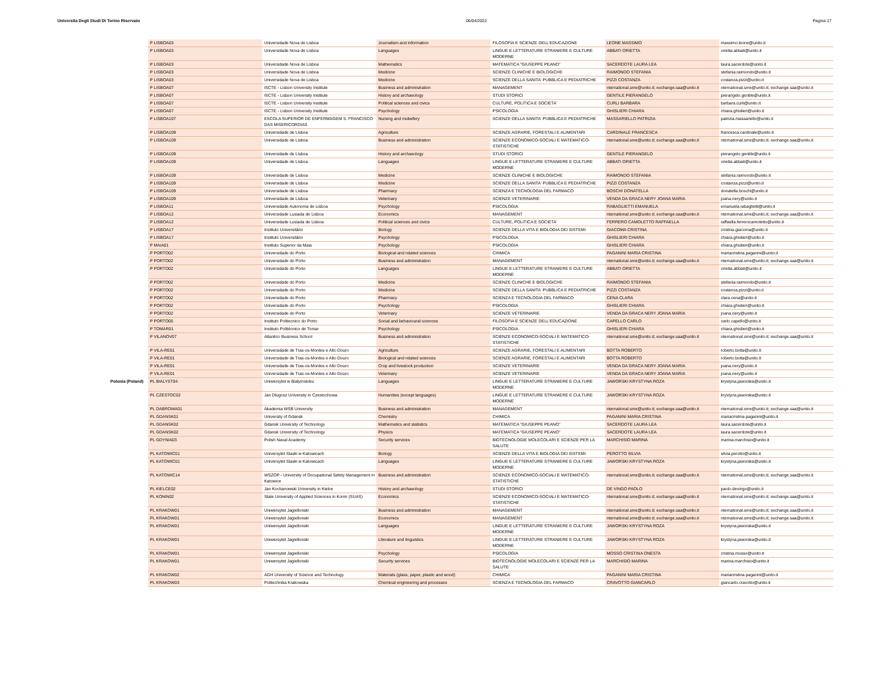Universita Degli Studi Di Torino Riservato 06/04/2022 Pagina 17
| | P LISBOA03 | Universidade Nova de Lisboa | Journalism and information | FILOSOFIA E SCIENZE DELL'EDUCAZIONE | LEONE MASSIMO | massimo.leone@unito.it |
| | P LISBOA03 | Universidade Nova de Lisboa | Languages | LINGUE E LETTERATURE STRANIERE E CULTURE MODERNE | ABBATI ORIETTA | orietta.abbati@unito.it |
| | P LISBOA03 | Universidade Nova de Lisboa | Mathematics | MATEMATICA "GIUSEPPE PEANO" | SACERDOTE LAURA LEA | laura.sacerdote@unito.it |
| | P LISBOA03 | Universidade Nova de Lisboa | Medicine | SCIENZE CLINICHE E BIOLOGICHE | RAIMONDO STEFANIA | stefania.raimondo@unito.it |
| | P LISBOA03 | Universidade Nova de Lisboa | Medicine | SCIENZE DELLA SANITA' PUBBLICA E PEDIATRICHE | PIZZI COSTANZA | costanza.pizzi@unito.it |
| | P LISBOA07 | ISCTE - Lisbon University Institute | Business and administration | MANAGEMENT | nternational.sme@unito.it; exchange.saa@unito.it | nternational.sme@unito.it; exchange.saa@unito.it |
| | P LISBOA07 | ISCTE - Lisbon University Institute | History and archaeology | STUDI STORICI | GENTILE PIERANGELO | pierangelo.gentile@unito.it |
| | P LISBOA07 | ISCTE - Lisbon University Institute | Political sciences and civics | CULTURE, POLITICA E SOCIETA' | CURLI BARBARA | barbara.curli@unito.it |
| | P LISBOA07 | ISCTE - Lisbon University Institute | Psychology | PSICOLOGIA | GHISLIERI CHIARA | chiara.ghislieri@unito.it |
| | P LISBOA107 | ESCOLA SUPERIOR DE ENFERMAGEM S. FRANCISCO DAS MISERICORDIAS | Nursing and midwifery | SCIENZE DELLA SANITA' PUBBLICA E PEDIATRICHE | MASSARIELLO PATRIZIA | patrizia.massariello@unito.it |
| | P LISBOA109 | Universidade de Lisboa | Agriculture | SCIENZE AGRARIE, FORESTALI E ALIMENTARI | CARDINALE FRANCESCA | francesca.cardinale@unito.it |
| | P LISBOA109 | Universidade de Lisboa | Business and administration | SCIENZE ECONOMICO-SOCIALI E MATEMATICO-STATISTICHE | nternational.sme@unito.it; exchange.saa@unito.it | nternational.sme@unito.it; exchange.saa@unito.it |
| | P LISBOA109 | Universidade de Lisboa | History and archaeology | STUDI STORICI | GENTILE PIERANGELO | pierangelo.gentile@unito.it |
| | P LISBOA109 | Universidade de Lisboa | Languages | LINGUE E LETTERATURE STRANIERE E CULTURE MODERNE | ABBATI ORIETTA | orietta.abbati@unito.it |
| | P LISBOA109 | Universidade de Lisboa | Medicine | SCIENZE CLINICHE E BIOLOGICHE | RAIMONDO STEFANIA | stefania.raimondo@unito.it |
| | P LISBOA109 | Universidade de Lisboa | Medicine | SCIENZE DELLA SANITA' PUBBLICA E PEDIATRICHE | PIZZI COSTANZA | costanza.pizzi@unito.it |
| | P LISBOA109 | Universidade de Lisboa | Pharmacy | SCIENZA E TECNOLOGIA DEL FARMACO | BOSCHI DONATELLA | donatella.boschi@unito.it |
| | P LISBOA109 | Universidade de Lisboa | Veterinary | SCIENZE VETERINARIE | VENDA DA GRACA NERY JOANA MARIA | joana.nery@unito.it |
| | P LISBOA11 | Universidade Autonoma de Lisboa | Psychology | PSICOLOGIA | RABAGLIETTI EMANUELA | emanuela.rabaglietti@unito.it |
| | P LISBOA12 | Universidade Lusiada de Lisboa | Economics | MANAGEMENT | nternational.sme@unito.it; exchange.saa@unito.it | nternational.sme@unito.it; exchange.saa@unito.it |
| | P LISBOA12 | Universidade Lusiada de Lisboa | Political sciences and civics | CULTURE, POLITICA E SOCIETA' | FERRERO CAMOLETTO RAFFAELLA | raffaella.ferrerocamoletto@unito.it |
| | P LISBOA17 | Instituto Universitário | Biology | SCIENZE DELLA VITA E BIOLOGIA DEI SISTEMI | GIACOMA CRISTINA | cristina.giacoma@unito.it |
| | P LISBOA17 | Instituto Universitário | Psychology | PSICOLOGIA | GHISLIERI CHIARA | chiara.ghislieri@unito.it |
| | P MAIA01 | Instituto Superior da Maia | Psychology | PSICOLOGIA | GHISLIERI CHIARA | chiara.ghislieri@unito.it |
| | P PORTO02 | Universidade do Porto | Biological and related sciences | CHIMICA | PAGANINI MARIA CRISTINA | mariacristina.paganini@unito.it |
| | P PORTO02 | Universidade do Porto | Business and administration | MANAGEMENT | nternational.sme@unito.it; exchange.saa@unito.it | nternational.sme@unito.it; exchange.saa@unito.it |
| | P PORTO02 | Universidade do Porto | Languages | LINGUE E LETTERATURE STRANIERE E CULTURE MODERNE | ABBATI ORIETTA | orietta.abbati@unito.it |
| | P PORTO02 | Universidade do Porto | Medicine | SCIENZE CLINICHE E BIOLOGICHE | RAIMONDO STEFANIA | stefania.raimondo@unito.it |
| | P PORTO02 | Universidade do Porto | Medicine | SCIENZE DELLA SANITA' PUBBLICA E PEDIATRICHE | PIZZI COSTANZA | costanza.pizzi@unito.it |
| | P PORTO02 | Universidade do Porto | Pharmacy | SCIENZA E TECNOLOGIA DEL FARMACO | CENA CLARA | clara.cena@unito.it |
| | P PORTO02 | Universidade do Porto | Psychology | PSICOLOGIA | GHISLIERI CHIARA | chiara.ghislieri@unito.it |
| | P PORTO02 | Universidade do Porto | Veterinary | SCIENZE VETERINARIE | VENDA DA GRACA NERY JOANA MARIA | joana.nery@unito.it |
| | P PORTO05 | Instituto Politecnico do Porto | Social and behavioural sciences | FILOSOFIA E SCIENZE DELL'EDUCAZIONE | CAPELLO CARLO | carlo.capello@unito.it |
| | P TOMAR01 | Instituto Politécnico de Tomar | Psychology | PSICOLOGIA | GHISLIERI CHIARA | chiara.ghislieri@unito.it |
| | P VILANOV07 | Atlantico Business School | Business and administration | SCIENZE ECONOMICO-SOCIALI E MATEMATICO-STATISTICHE | nternational.sme@unito.it; exchange.saa@unito.it | nternational.sme@unito.it; exchange.saa@unito.it |
| | P VILA-RE01 | Universidade de Tras-os-Montes e Alto Douro | Agriculture | SCIENZE AGRARIE, FORESTALI E ALIMENTARI | BOTTA ROBERTO | roberto.botta@unito.it |
| | P VILA-RE01 | Universidade de Tras-os-Montes e Alto Douro | Biological and related sciences | SCIENZE AGRARIE, FORESTALI E ALIMENTARI | BOTTA ROBERTO | roberto.botta@unito.it |
| | P VILA-RE01 | Universidade de Tras-os-Montes e Alto Douro | Crop and livestock production | SCIENZE VETERINARIE | VENDA DA GRACA NERY JOANA MARIA | joana.nery@unito.it |
| | P VILA-RE01 | Universidade de Tras-os-Montes e Alto Douro | Veterinary | SCIENZE VETERINARIE | VENDA DA GRACA NERY JOANA MARIA | joana.nery@unito.it |
| Polonia (Poland) | PL BIALYST04 | Uniwersytet w Bialymstoku | Languages | LINGUE E LETTERATURE STRANIERE E CULTURE MODERNE | JAWORSKI KRYSTYNA ROZA | krystyna.jaworska@unito.it |
| | PL CZESTOC02 | Jan Dlugosz University in Czestochowa | Humanities (except languages) | LINGUE E LETTERATURE STRANIERE E CULTURE MODERNE | JAWORSKI KRYSTYNA ROZA | krystyna.jaworska@unito.it |
| | PL DABROWA01 | Akademia WSB University | Business and administration | MANAGEMENT | nternational.sme@unito.it; exchange.saa@unito.it | nternational.sme@unito.it; exchange.saa@unito.it |
| | PL GDANSK01 | University of Gdansk | Chemistry | CHIMICA | PAGANINI MARIA CRISTINA | mariacristina.paganini@unito.it |
| | PL GDANSK02 | Gdansk University of Technology | Mathematics and statistics | MATEMATICA "GIUSEPPE PEANO" | SACERDOTE LAURA LEA | laura.sacerdote@unito.it |
| | PL GDANSK02 | Gdansk University of Technology | Physics | MATEMATICA "GIUSEPPE PEANO" | SACERDOTE LAURA LEA | laura.sacerdote@unito.it |
| | PL GDYNIA03 | Polish Naval Academy | Security services | BIOTECNOLOGIE MOLECOLARI E SCIENZE PER LA SALUTE | MARCHISIO MARINA | marina.marchisio@unito.it |
| | PL KATOWIC01 | Universytet Slaski w Katowicach | Biology | SCIENZE DELLA VITA E BIOLOGIA DEI SISTEMI | PEROTTO SILVIA | silvia.perotto@unito.it |
| | PL KATOWIC01 | Universytet Slaski w Katowicach | Languages | LINGUE E LETTERATURE STRANIERE E CULTURE MODERNE | JAWORSKI KRYSTYNA ROZA | krystyna.jaworska@unito.it |
| | PL KATOWIC14 | WSZOP - University of Occupational Safety Management in Katowice | Business and administration | SCIENZE ECONOMICO-SOCIALI E MATEMATICO-STATISTICHE | nternational.sme@unito.it; exchange.saa@unito.it | nternational.sme@unito.it; exchange.saa@unito.it |
| | PL KIELCE02 | Jan Kochanowski University in Kielce | History and archaeology | STUDI STORICI | DE VINGO PAOLO | paolo.devingo@unito.it |
| | PL KONIN02 | State University of Applied Sciences in Konin (SUAS) | Economics | SCIENZE ECONOMICO-SOCIALI E MATEMATICO-STATISTICHE | nternational.sme@unito.it; exchange.saa@unito.it | nternational.sme@unito.it; exchange.saa@unito.it |
| | PL KRAKOW01 | Uniwersytet Jagiellonski | Business and administration | MANAGEMENT | nternational.sme@unito.it; exchange.saa@unito.it | nternational.sme@unito.it; exchange.saa@unito.it |
| | PL KRAKOW01 | Uniwersytet Jagiellonski | Economics | MANAGEMENT | nternational.sme@unito.it; exchange.saa@unito.it | nternational.sme@unito.it; exchange.saa@unito.it |
| | PL KRAKOW01 | Uniwersytet Jagiellonski | Languages | LINGUE E LETTERATURE STRANIERE E CULTURE MODERNE | JAWORSKI KRYSTYNA ROZA | krystyna.jaworska@unito.it |
| | PL KRAKOW01 | Uniwersytet Jagiellonski | Literature and linguistics | LINGUE E LETTERATURE STRANIERE E CULTURE MODERNE | JAWORSKI KRYSTYNA ROZA | krystyna.jaworska@unito.it |
| | PL KRAKOW01 | Uniwersytet Jagiellonski | Psychology | PSICOLOGIA | MOSSO CRISTINA ONESTA | cristina.mosso@unito.it |
| | PL KRAKOW01 | Uniwersytet Jagiellonski | Security services | BIOTECNOLOGIE MOLECOLARI E SCIENZE PER LA SALUTE | MARCHISIO MARINA | marina.marchisio@unito.it |
| | PL KRAKOW02 | AGH University of Science and Technology | Materials (glass, paper, plastic and wood) | CHIMICA | PAGANINI MARIA CRISTINA | mariacristina.paganini@unito.it |
| | PL KRAKOW03 | Politechnika Krakowska | Chemical engineering and processes | SCIENZA E TECNOLOGIA DEL FARMACO | CRAVOTTO GIANCARLO | giancarlo.cravotto@unito.it |